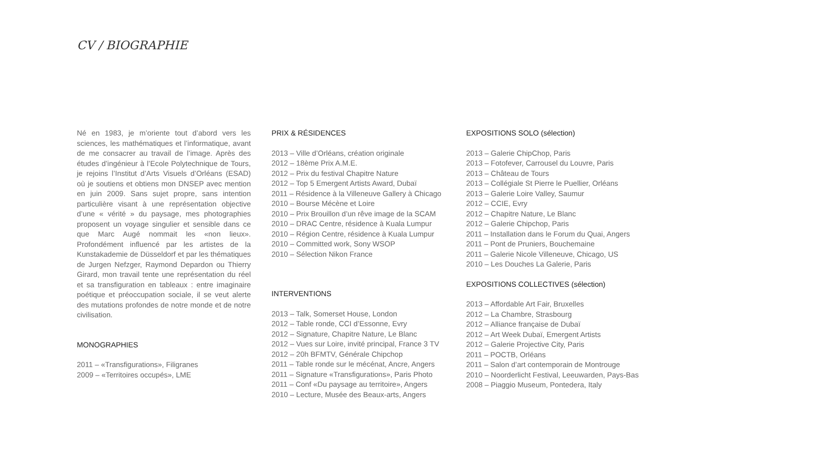CV / BIOGRAPHIE
Né en 1983, je m’oriente tout d’abord vers les sciences, les mathématiques et l’informatique, avant de me consacrer au travail de l’image. Après des études d’ingénieur à l’Ecole Polytechnique de Tours, je rejoins l’Institut d’Arts Visuels d’Orléans (ESAD) où je soutiens et obtiens mon DNSEP avec mention en juin 2009. Sans sujet propre, sans intention particulière visant à une représentation objective d’une « vérité » du paysage, mes photographies proposent un voyage singulier et sensible dans ce que Marc Augé nommait les «non lieux». Profondément influencé par les artistes de la Kunstakademie de Düsseldorf et par les thématiques de Jurgen Nefzger, Raymond Depardon ou Thierry Girard, mon travail tente une représentation du réel et sa transfiguration en tableaux : entre imaginaire poétique et préoccupation sociale, il se veut alerte des mutations profondes de notre monde et de notre civilisation.
MONOGRAPHIES
2011 – «Transfigurations», Filigranes
2009 – «Territoires occupés», LME
PRIX & RÉSIDENCES
2013 – Ville d’Orléans, création originale
2012 – 18ème Prix A.M.E.
2012 – Prix du festival Chapitre Nature
2012 – Top 5 Emergent Artists Award, Dubaï
2011 – Résidence à la Villeneuve Gallery à Chicago
2010 – Bourse Mécène et Loire
2010 – Prix Brouillon d’un rêve image de la SCAM
2010 – DRAC Centre, résidence à Kuala Lumpur
2010 – Région Centre, résidence à Kuala Lumpur
2010 – Committed work, Sony WSOP
2010 – Sélection Nikon France
INTERVENTIONS
2013 – Talk, Somerset House, London
2012 – Table ronde, CCI d’Essonne, Evry
2012 – Signature, Chapitre Nature, Le Blanc
2012 – Vues sur Loire, invité principal, France 3 TV
2012 – 20h BFMTV, Générale Chipchop
2011 – Table ronde sur le mécénat, Ancre, Angers
2011 – Signature «Transfigurations», Paris Photo
2011 – Conf «Du paysage au territoire», Angers
2010 – Lecture, Musée des Beaux-arts, Angers
EXPOSITIONS SOLO (sélection)
2013 – Galerie ChipChop, Paris
2013 – Fotofever, Carrousel du Louvre, Paris
2013 – Château de Tours
2013 – Collégiale St Pierre le Puellier, Orléans
2013 – Galerie Loire Valley, Saumur
2012 – CCIE, Evry
2012 – Chapitre Nature, Le Blanc
2012 – Galerie Chipchop, Paris
2011 – Installation dans le Forum du Quai, Angers
2011 – Pont de Pruniers, Bouchemaine
2011 – Galerie Nicole Villeneuve, Chicago, US
2010 – Les Douches La Galerie, Paris
EXPOSITIONS COLLECTIVES (sélection)
2013 – Affordable Art Fair, Bruxelles
2012 – La Chambre, Strasbourg
2012 – Alliance française de Dubaï
2012 – Art Week Dubaï, Emergent Artists
2012 – Galerie Projective City, Paris
2011 – POCTB, Orléans
2011 – Salon d’art contemporain de Montrouge
2010 – Noorderlicht Festival, Leeuwarden, Pays-Bas
2008 – Piaggio Museum, Pontedera, Italy